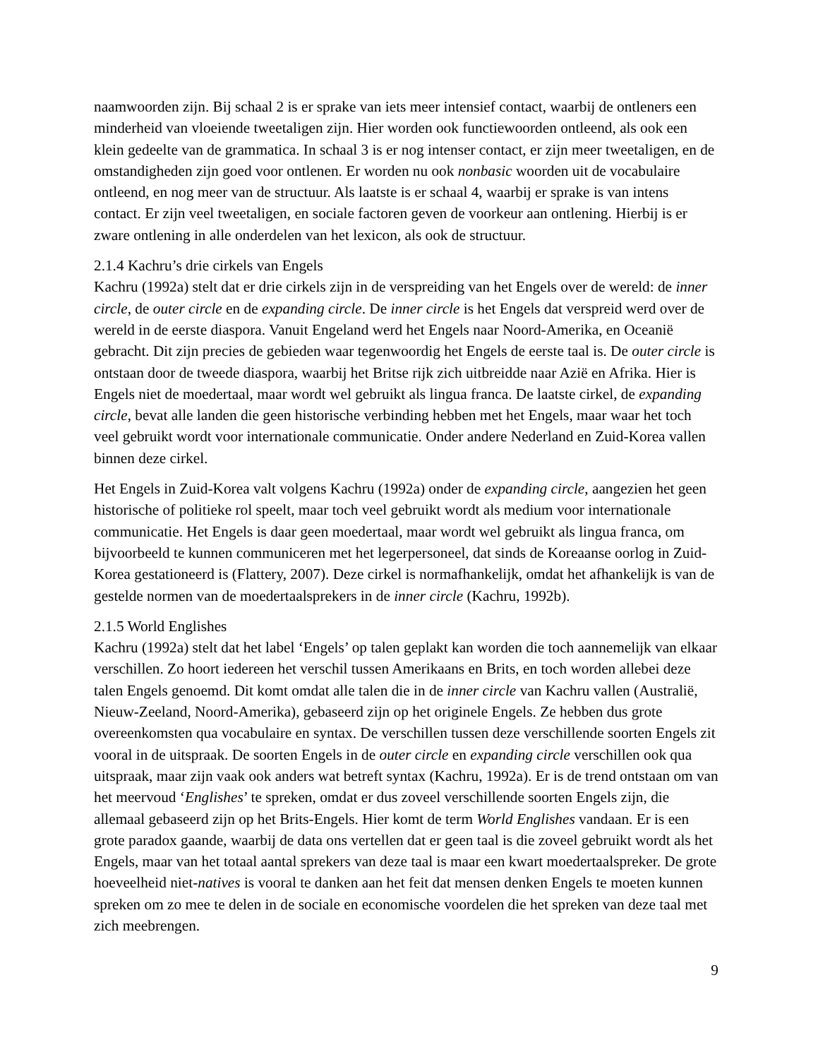naamwoorden zijn. Bij schaal 2 is er sprake van iets meer intensief contact, waarbij de ontleners een minderheid van vloeiende tweetaligen zijn. Hier worden ook functiewoorden ontleend, als ook een klein gedeelte van de grammatica. In schaal 3 is er nog intenser contact, er zijn meer tweetaligen, en de omstandigheden zijn goed voor ontlenen. Er worden nu ook nonbasic woorden uit de vocabulaire ontleend, en nog meer van de structuur. Als laatste is er schaal 4, waarbij er sprake is van intens contact. Er zijn veel tweetaligen, en sociale factoren geven de voorkeur aan ontlening. Hierbij is er zware ontlening in alle onderdelen van het lexicon, als ook de structuur.
2.1.4 Kachru’s drie cirkels van Engels
Kachru (1992a) stelt dat er drie cirkels zijn in de verspreiding van het Engels over de wereld: de inner circle, de outer circle en de expanding circle. De inner circle is het Engels dat verspreid werd over de wereld in de eerste diaspora. Vanuit Engeland werd het Engels naar Noord-Amerika, en Oceanië gebracht. Dit zijn precies de gebieden waar tegenwoordig het Engels de eerste taal is. De outer circle is ontstaan door de tweede diaspora, waarbij het Britse rijk zich uitbreidde naar Azië en Afrika. Hier is Engels niet de moedertaal, maar wordt wel gebruikt als lingua franca. De laatste cirkel, de expanding circle, bevat alle landen die geen historische verbinding hebben met het Engels, maar waar het toch veel gebruikt wordt voor internationale communicatie. Onder andere Nederland en Zuid-Korea vallen binnen deze cirkel.
Het Engels in Zuid-Korea valt volgens Kachru (1992a) onder de expanding circle, aangezien het geen historische of politieke rol speelt, maar toch veel gebruikt wordt als medium voor internationale communicatie. Het Engels is daar geen moedertaal, maar wordt wel gebruikt als lingua franca, om bijvoorbeeld te kunnen communiceren met het legerpersoneel, dat sinds de Koreaanse oorlog in Zuid-Korea gestationeerd is (Flattery, 2007). Deze cirkel is normafhankelijk, omdat het afhankelijk is van de gestelde normen van de moedertaalsprekers in de inner circle (Kachru, 1992b).
2.1.5 World Englishes
Kachru (1992a) stelt dat het label ‘Engels’ op talen geplakt kan worden die toch aannemelijk van elkaar verschillen. Zo hoort iedereen het verschil tussen Amerikaans en Brits, en toch worden allebei deze talen Engels genoemd. Dit komt omdat alle talen die in de inner circle van Kachru vallen (Australië, Nieuw-Zeeland, Noord-Amerika), gebaseerd zijn op het originele Engels. Ze hebben dus grote overeenkomsten qua vocabulaire en syntax. De verschillen tussen deze verschillende soorten Engels zit vooral in de uitspraak. De soorten Engels in de outer circle en expanding circle verschillen ook qua uitspraak, maar zijn vaak ook anders wat betreft syntax (Kachru, 1992a). Er is de trend ontstaan om van het meervoud ‘Englishes’ te spreken, omdat er dus zoveel verschillende soorten Engels zijn, die allemaal gebaseerd zijn op het Brits-Engels. Hier komt de term World Englishes vandaan. Er is een grote paradox gaande, waarbij de data ons vertellen dat er geen taal is die zoveel gebruikt wordt als het Engels, maar van het totaal aantal sprekers van deze taal is maar een kwart moedertaalspreker. De grote hoeveelheid niet-natives is vooral te danken aan het feit dat mensen denken Engels te moeten kunnen spreken om zo mee te delen in de sociale en economische voordelen die het spreken van deze taal met zich meebrengen.
9